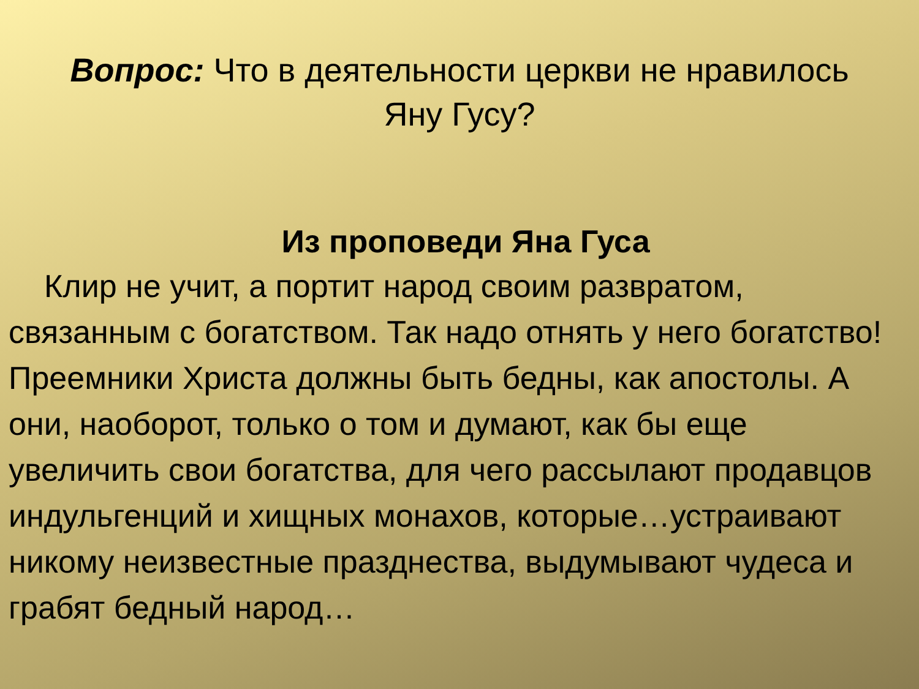Вопрос: Что в деятельности церкви не нравилось Яну Гусу?
Из проповеди Яна Гуса
Клир не учит, а портит народ своим развратом, связанным с богатством. Так надо отнять у него богатство! Преемники Христа должны быть бедны, как апостолы. А они, наоборот, только о том и думают, как бы еще увеличить свои богатства, для чего рассылают продавцов индульгенций и хищных монахов, которые…устраивают никому неизвестные празднества, выдумывают чудеса и грабят бедный народ…